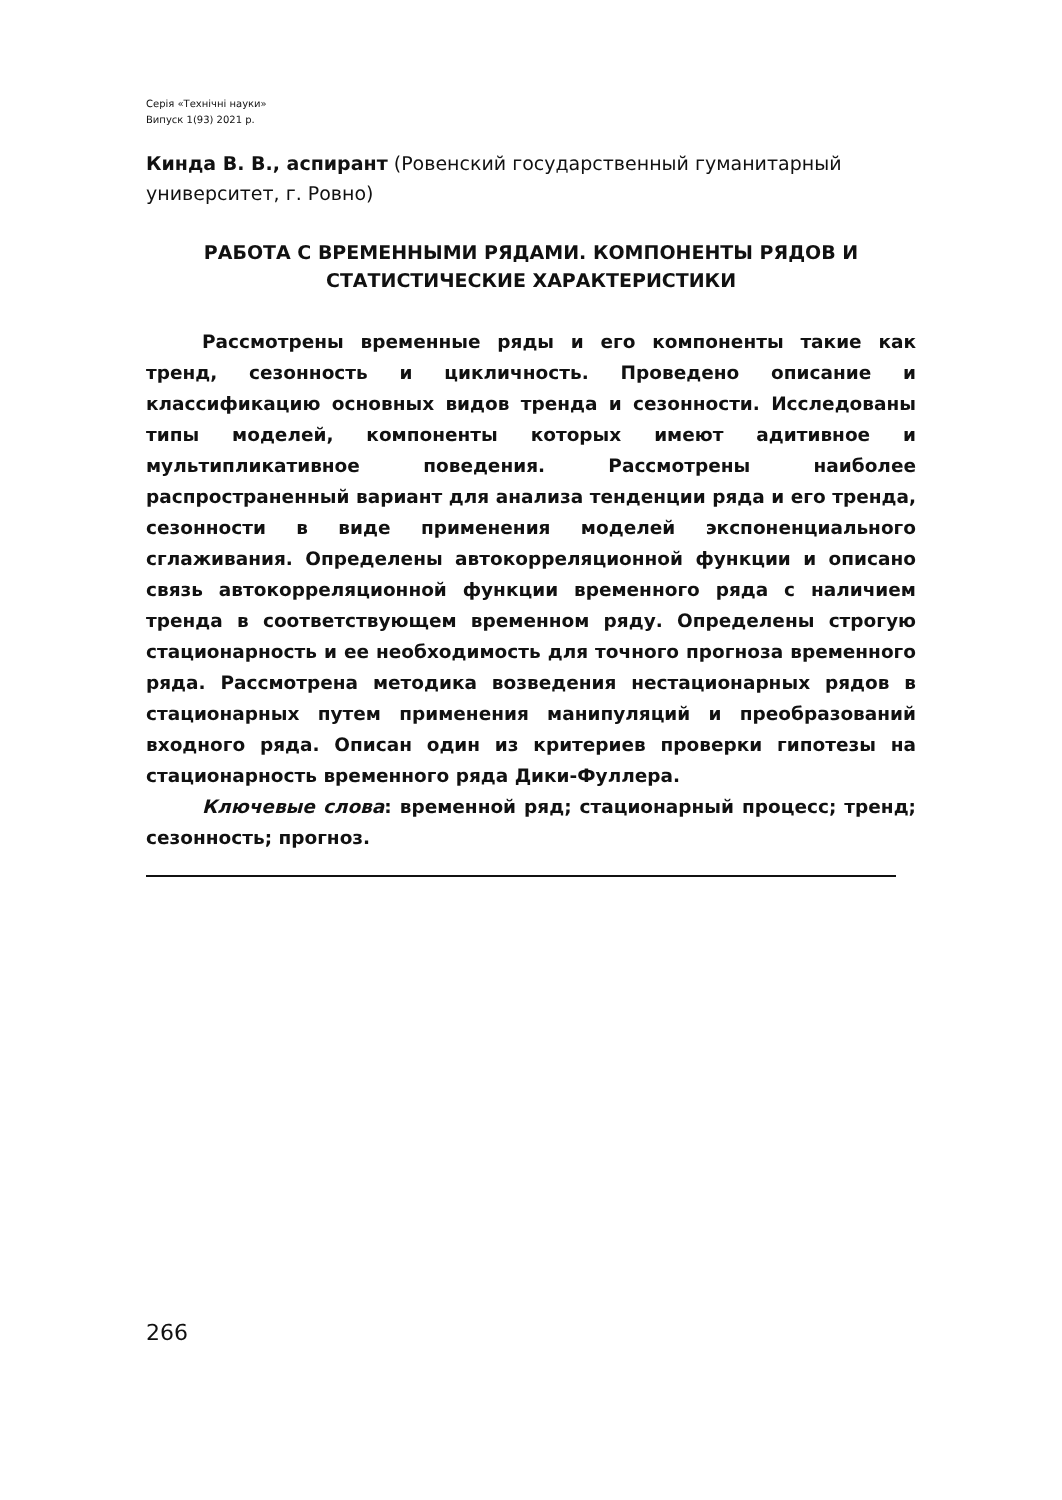Серія «Технічні науки»
Випуск 1(93) 2021 р.
Кинда В. В., аспирант (Ровенский государственный гуманитарный университет, г. Ровно)
РАБОТА С ВРЕМЕННЫМИ РЯДАМИ. КОМПОНЕНТЫ РЯДОВ И СТАТИСТИЧЕСКИЕ ХАРАКТЕРИСТИКИ
Рассмотрены временные ряды и его компоненты такие как тренд, сезонность и цикличность. Проведено описание и классификацию основных видов тренда и сезонности. Исследованы типы моделей, компоненты которых имеют адитивное и мультипликативное поведения. Рассмотрены наиболее распространенный вариант для анализа тенденции ряда и его тренда, сезонности в виде применения моделей экспоненциального сглаживания. Определены автокорреляционной функции и описано связь автокорреляционной функции временного ряда с наличием тренда в соответствующем временном ряду. Определены строгую стационарность и ее необходимость для точного прогноза временного ряда. Рассмотрена методика возведения нестационарных рядов в стационарных путем применения манипуляций и преобразований входного ряда. Описан один из критериев проверки гипотезы на стационарность временного ряда Дики-Фуллера.
Ключевые слова: временной ряд; стационарный процесс; тренд; сезонность; прогноз.
266